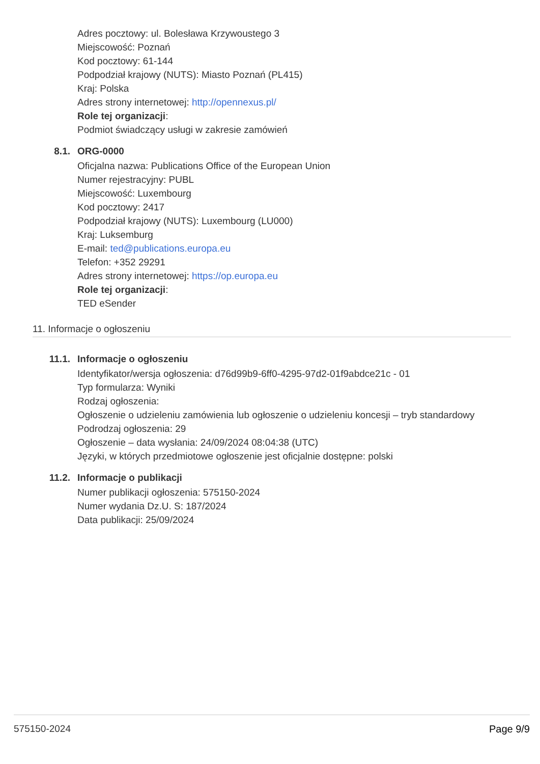Adres pocztowy: ul. Bolesława Krzywoustego 3
Miejscowość: Poznań
Kod pocztowy: 61-144
Podpodział krajowy (NUTS): Miasto Poznań (PL415)
Kraj: Polska
Adres strony internetowej: http://opennexus.pl/
Role tej organizacji:
Podmiot świadczący usługi w zakresie zamówień
8.1. ORG-0000
Oficjalna nazwa: Publications Office of the European Union
Numer rejestracyjny: PUBL
Miejscowość: Luxembourg
Kod pocztowy: 2417
Podpodział krajowy (NUTS): Luxembourg (LU000)
Kraj: Luksemburg
E-mail: ted@publications.europa.eu
Telefon: +352 29291
Adres strony internetowej: https://op.europa.eu
Role tej organizacji:
TED eSender
11. Informacje o ogłoszeniu
11.1. Informacje o ogłoszeniu
Identyfikator/wersja ogłoszenia: d76d99b9-6ff0-4295-97d2-01f9abdce21c - 01
Typ formularza: Wyniki
Rodzaj ogłoszenia:
Ogłoszenie o udzieleniu zamówienia lub ogłoszenie o udzieleniu koncesji – tryb standardowy
Podrodzaj ogłoszenia: 29
Ogłoszenie – data wysłania: 24/09/2024 08:04:38 (UTC)
Języki, w których przedmiotowe ogłoszenie jest oficjalnie dostępne: polski
11.2. Informacje o publikacji
Numer publikacji ogłoszenia: 575150-2024
Numer wydania Dz.U. S: 187/2024
Data publikacji: 25/09/2024
575150-2024 Page 9/9